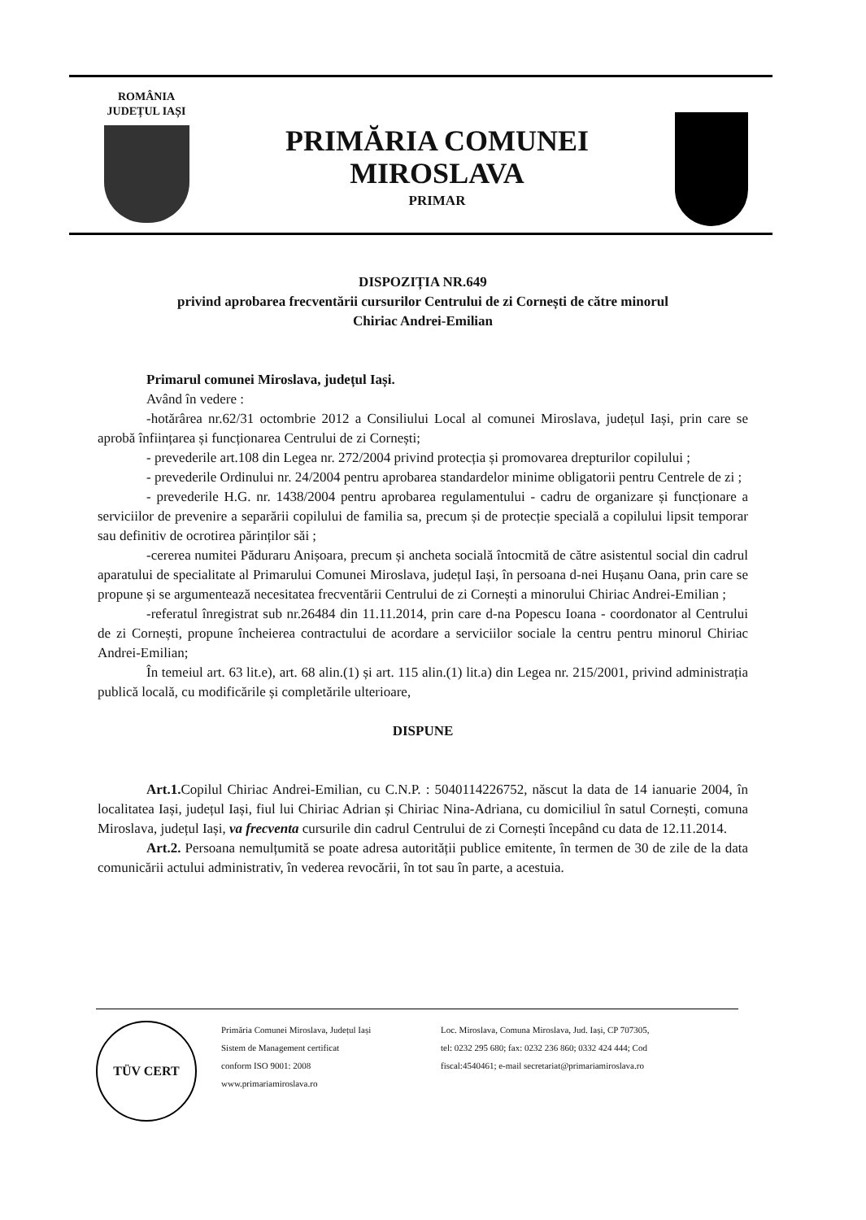ROMÂNIA
JUDEȚUL IAȘI
PRIMĂRIA COMUNEI
MIROSLAVA
PRIMAR
DISPOZIȚIA NR.649
privind aprobarea frecventării cursurilor Centrului de zi Cornești de către minorul
Chiriac Andrei-Emilian
Primarul comunei Miroslava, județul Iași.
Având în vedere :
-hotărârea nr.62/31 octombrie 2012 a Consiliului Local al comunei Miroslava, județul Iași, prin care se aprobă înființarea și funcționarea Centrului de zi Cornești;
- prevederile art.108 din Legea nr. 272/2004 privind protecția și promovarea drepturilor copilului ;
- prevederile Ordinului nr. 24/2004 pentru aprobarea standardelor minime obligatorii pentru Centrele de zi ;
- prevederile H.G. nr. 1438/2004 pentru aprobarea regulamentului - cadru de organizare și funcționare a serviciilor de prevenire a separării copilului de familia sa, precum și de protecție specială a copilului lipsit temporar sau definitiv de ocrotirea părinților săi ;
-cererea numitei Păduraru Anișoara, precum și ancheta socială întocmită de către asistentul social din cadrul aparatului de specialitate al Primarului Comunei Miroslava, județul Iași, în persoana d-nei Hușanu Oana, prin care se propune și se argumentează necesitatea frecventării Centrului de zi Cornești a minorului Chiriac Andrei-Emilian ;
-referatul înregistrat sub nr.26484 din 11.11.2014, prin care d-na Popescu Ioana - coordonator al Centrului de zi Cornești, propune încheierea contractului de acordare a serviciilor sociale la centru pentru minorul Chiriac Andrei-Emilian;
În temeiul art. 63 lit.e), art. 68 alin.(1) și art. 115 alin.(1) lit.a) din Legea nr. 215/2001, privind administrația publică locală, cu modificările și completările ulterioare,
DISPUNE
Art.1. Copilul Chiriac Andrei-Emilian, cu C.N.P. : 5040114226752, născut la data de 14 ianuarie 2004, în localitatea Iași, județul Iași, fiul lui Chiriac Adrian și Chiriac Nina-Adriana, cu domiciliul în satul Cornești, comuna Miroslava, județul Iași, va frecventa cursurile din cadrul Centrului de zi Cornești începând cu data de 12.11.2014.
Art.2. Persoana nemulțumită se poate adresa autorității publice emitente, în termen de 30 de zile de la data comunicării actului administrativ, în vederea revocării, în tot sau în parte, a acestuia.
TÜV CERT
Primăria Comunei Miroslava, Județul Iași
Sistem de Management certificat
conform ISO 9001: 2008
www.primariamiroslava.ro
Loc. Miroslava, Comuna Miroslava, Jud. Iași, CP 707305,
tel: 0232 295 680; fax: 0232 236 860; 0332 424 444; Cod
fiscal:4540461; e-mail secretariat@primariamiroslava.ro